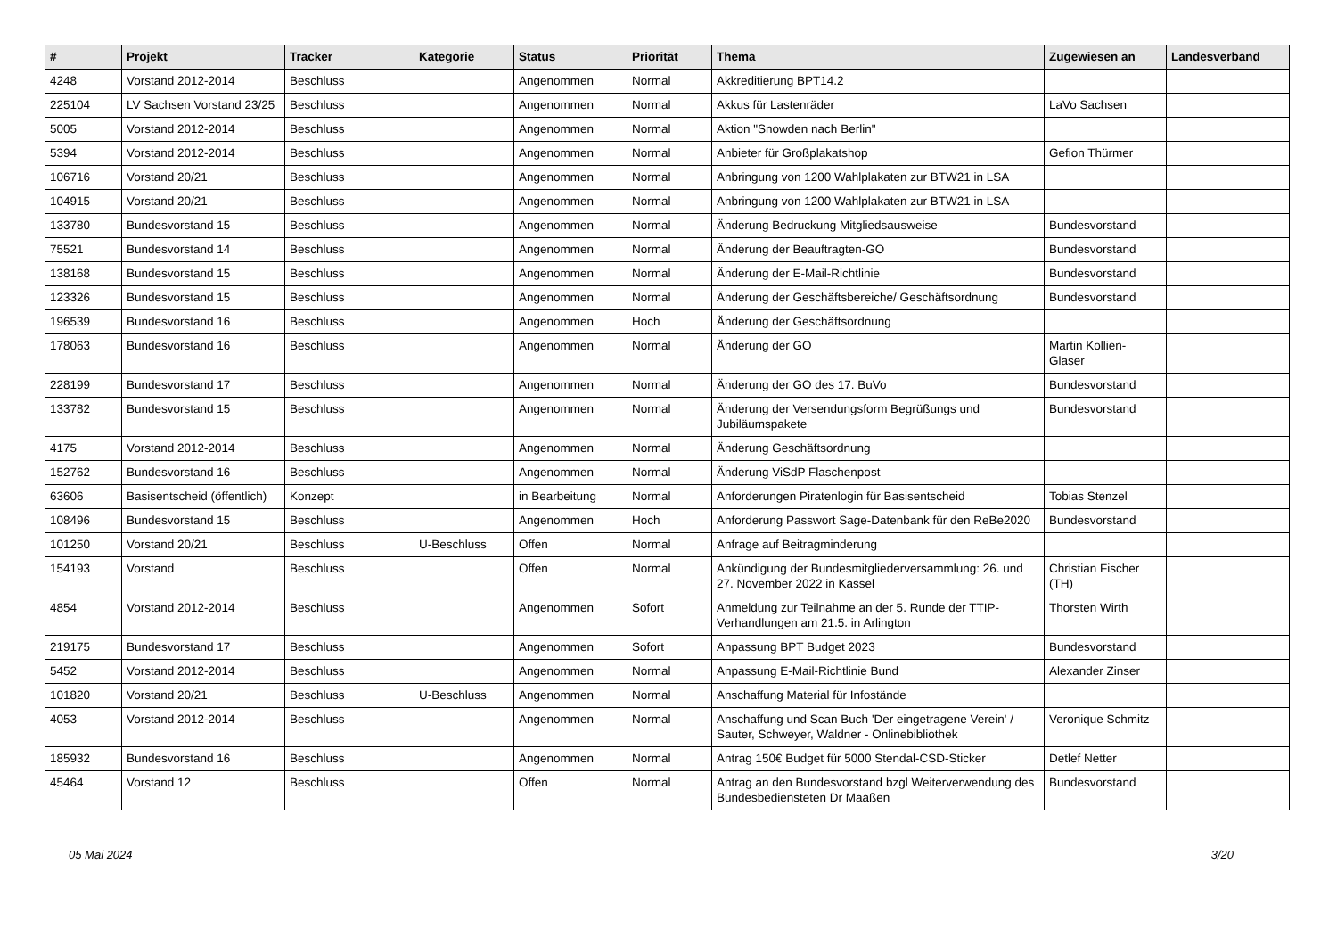| # | Projekt | Tracker | Kategorie | Status | Priorität | Thema | Zugewiesen an | Landesverband |
| --- | --- | --- | --- | --- | --- | --- | --- | --- |
| 4248 | Vorstand 2012-2014 | Beschluss | | Angenommen | Normal | Akkreditierung BPT14.2 | | |
| 225104 | LV Sachsen Vorstand 23/25 | Beschluss | | Angenommen | Normal | Akkus für Lastenräder | LaVo Sachsen | |
| 5005 | Vorstand 2012-2014 | Beschluss | | Angenommen | Normal | Aktion "Snowden nach Berlin" | | |
| 5394 | Vorstand 2012-2014 | Beschluss | | Angenommen | Normal | Anbieter für Großplakatshop | Gefion Thürmer | |
| 106716 | Vorstand 20/21 | Beschluss | | Angenommen | Normal | Anbringung von 1200 Wahlplakaten zur BTW21 in LSA | | |
| 104915 | Vorstand 20/21 | Beschluss | | Angenommen | Normal | Anbringung von 1200 Wahlplakaten zur BTW21 in LSA | | |
| 133780 | Bundesvorstand 15 | Beschluss | | Angenommen | Normal | Änderung Bedruckung Mitgliedsausweise | Bundesvorstand | |
| 75521 | Bundesvorstand 14 | Beschluss | | Angenommen | Normal | Änderung der Beauftragten-GO | Bundesvorstand | |
| 138168 | Bundesvorstand 15 | Beschluss | | Angenommen | Normal | Änderung der E-Mail-Richtlinie | Bundesvorstand | |
| 123326 | Bundesvorstand 15 | Beschluss | | Angenommen | Normal | Änderung der Geschäftsbereiche/ Geschäftsordnung | Bundesvorstand | |
| 196539 | Bundesvorstand 16 | Beschluss | | Angenommen | Hoch | Änderung der Geschäftsordnung | | |
| 178063 | Bundesvorstand 16 | Beschluss | | Angenommen | Normal | Änderung der GO | Martin Kollien-Glaser | |
| 228199 | Bundesvorstand 17 | Beschluss | | Angenommen | Normal | Änderung der GO des 17. BuVo | Bundesvorstand | |
| 133782 | Bundesvorstand 15 | Beschluss | | Angenommen | Normal | Änderung der Versendungsform Begrüßungs und Jubiläumspakete | Bundesvorstand | |
| 4175 | Vorstand 2012-2014 | Beschluss | | Angenommen | Normal | Änderung Geschäftsordnung | | |
| 152762 | Bundesvorstand 16 | Beschluss | | Angenommen | Normal | Änderung ViSdP Flaschenpost | | |
| 63606 | Basisentscheid (öffentlich) | Konzept | | in Bearbeitung | Normal | Anforderungen Piratenlogin für Basisentscheid | Tobias Stenzel | |
| 108496 | Bundesvorstand 15 | Beschluss | | Angenommen | Hoch | Anforderung Passwort Sage-Datenbank für den ReBe2020 | Bundesvorstand | |
| 101250 | Vorstand 20/21 | Beschluss | U-Beschluss | Offen | Normal | Anfrage auf Beitragminderung | | |
| 154193 | Vorstand | Beschluss | | Offen | Normal | Ankündigung der Bundesmitgliederversammlung: 26. und 27. November 2022 in Kassel | Christian Fischer (TH) | |
| 4854 | Vorstand 2012-2014 | Beschluss | | Angenommen | Sofort | Anmeldung zur Teilnahme an der 5. Runde der TTIP-Verhandlungen am 21.5. in Arlington | Thorsten Wirth | |
| 219175 | Bundesvorstand 17 | Beschluss | | Angenommen | Sofort | Anpassung BPT Budget 2023 | Bundesvorstand | |
| 5452 | Vorstand 2012-2014 | Beschluss | | Angenommen | Normal | Anpassung E-Mail-Richtlinie Bund | Alexander Zinser | |
| 101820 | Vorstand 20/21 | Beschluss | U-Beschluss | Angenommen | Normal | Anschaffung Material für Infostände | | |
| 4053 | Vorstand 2012-2014 | Beschluss | | Angenommen | Normal | Anschaffung und Scan Buch 'Der eingetragene Verein' / Sauter, Schweyer, Waldner - Onlinebibliothek | Veronique Schmitz | |
| 185932 | Bundesvorstand 16 | Beschluss | | Angenommen | Normal | Antrag 150€ Budget für 5000 Stendal-CSD-Sticker | Detlef Netter | |
| 45464 | Vorstand 12 | Beschluss | | Offen | Normal | Antrag an den Bundesvorstand bzgl Weiterverwendung des Bundesbediensteten Dr Maaßen | Bundesvorstand | |
05 Mai 2024 3/20